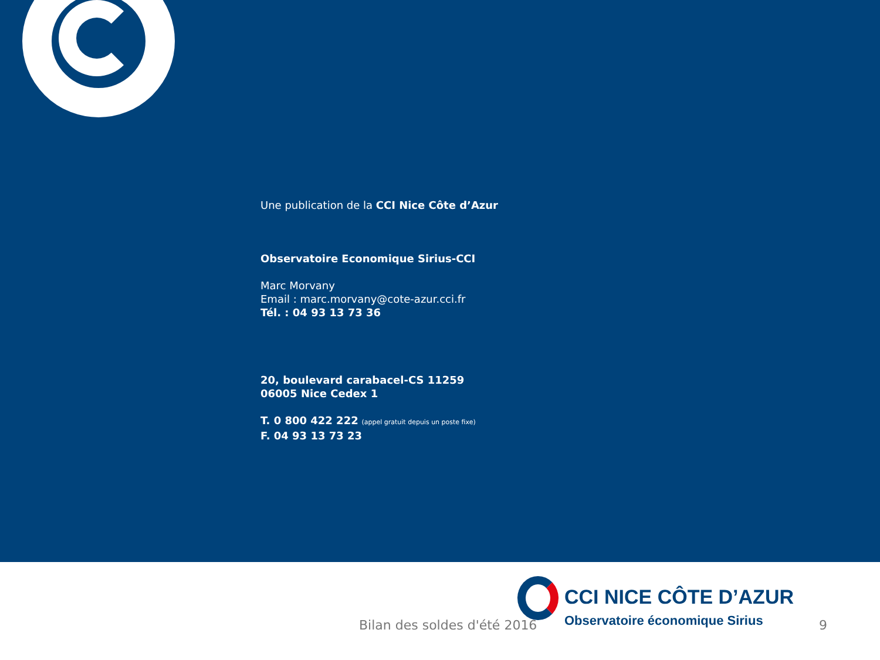Une publication de la CCI Nice Côte d’Azur
Observatoire Economique Sirius-CCI
Marc Morvany
Email : marc.morvany@cote-azur.cci.fr
Tél. : 04 93 13 73 36
20, boulevard carabacel-CS 11259
06005 Nice Cedex 1
T. 0 800 422 222 (appel gratuit depuis un poste fixe)
F. 04 93 13 73 23
CCI NICE CÔTE D’AZUR
Observatoire économique Sirius
Bilan des soldes d'été 2016 9